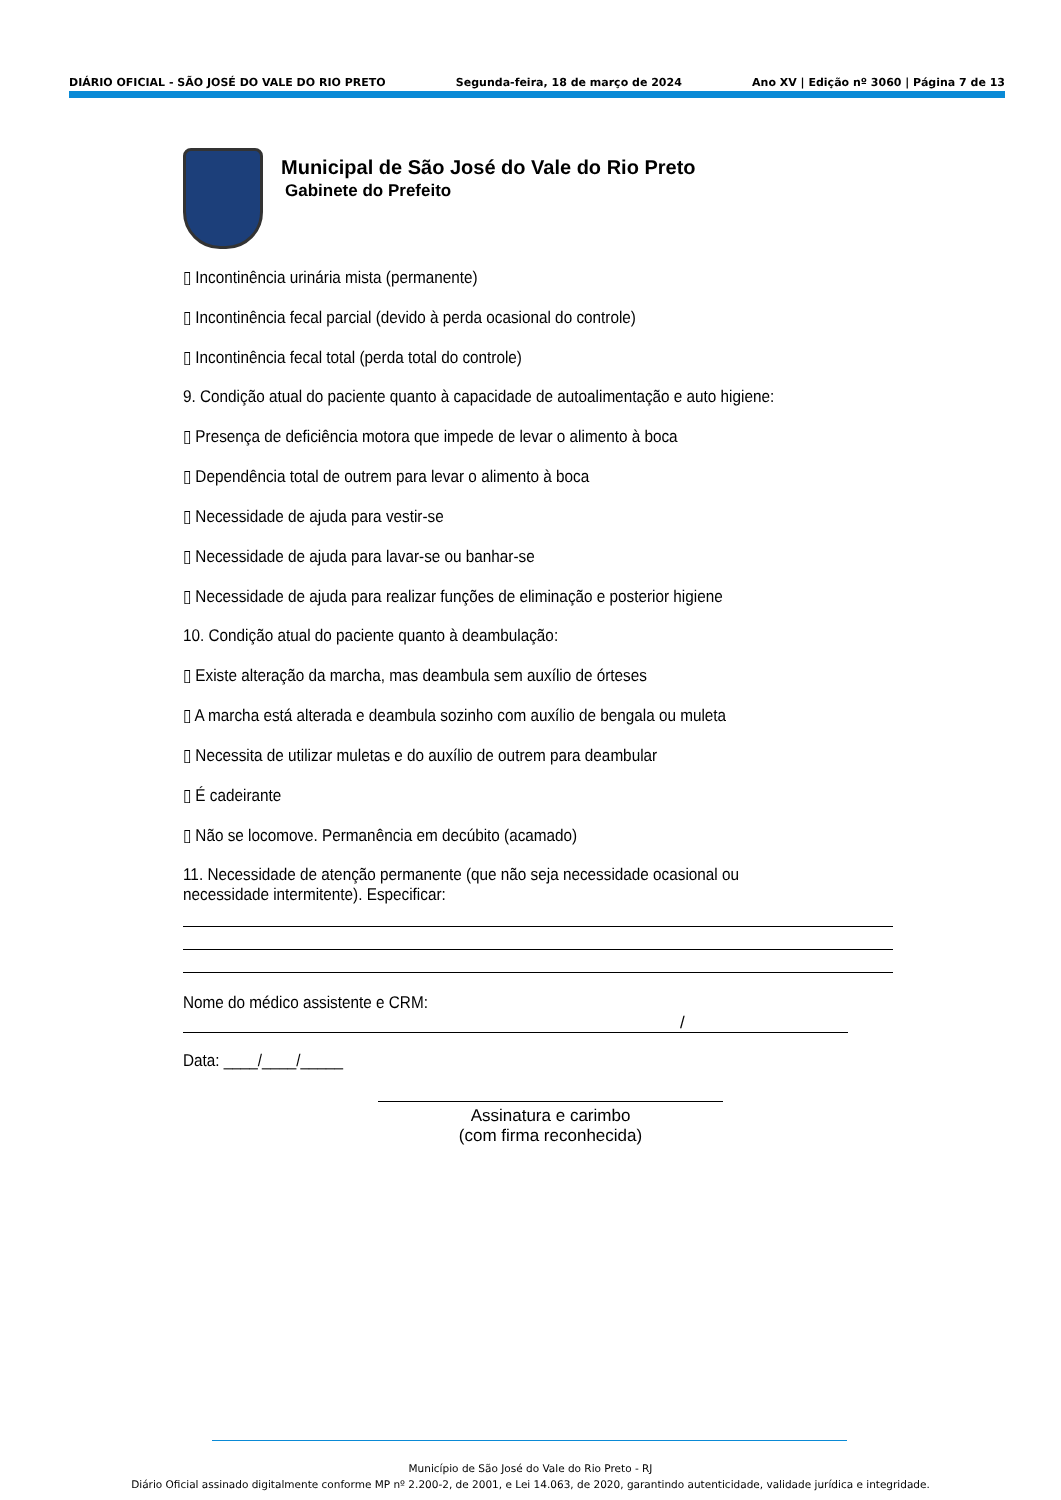DIÁRIO OFICIAL - SÃO JOSÉ DO VALE DO RIO PRETO Segunda-feira, 18 de março de 2024 Ano XV | Edição nº 3060 | Página 7 de 13
Municipal de São José do Vale do Rio Preto
Gabinete do Prefeito
▯ Incontinência urinária mista (permanente)
▯ Incontinência fecal parcial (devido à perda ocasional do controle)
▯ Incontinência fecal total (perda total do controle)
9. Condição atual do paciente quanto à capacidade de autoalimentação e auto higiene:
▯ Presença de deficiência motora que impede de levar o alimento à boca
▯ Dependência total de outrem para levar o alimento à boca
▯ Necessidade de ajuda para vestir-se
▯ Necessidade de ajuda para lavar-se ou banhar-se
▯ Necessidade de ajuda para realizar funções de eliminação e posterior higiene
10. Condição atual do paciente quanto à deambulação:
▯ Existe alteração da marcha, mas deambula sem auxílio de órteses
▯ A marcha está alterada e deambula sozinho com auxílio de bengala ou muleta
▯ Necessita de utilizar muletas e do auxílio de outrem para deambular
▯ É cadeirante
▯ Não se locomove. Permanência em decúbito (acamado)
11. Necessidade de atenção permanente (que não seja necessidade ocasional ou necessidade intermitente). Especificar:
Nome do médico assistente e CRM:
/
Data: ____/____/_____
Assinatura e carimbo
(com firma reconhecida)
Município de São José do Vale do Rio Preto - RJ
Diário Oficial assinado digitalmente conforme MP nº 2.200-2, de 2001, e Lei 14.063, de 2020, garantindo autenticidade, validade jurídica e integridade.